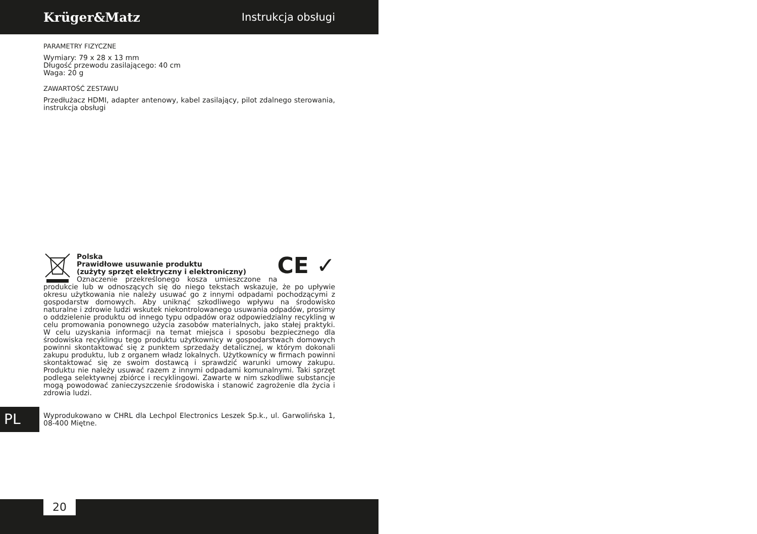Krüger&Matz Instrukcja obsługi
PARAMETRY FIZYCZNE
Wymiary: 79 x 28 x 13 mm
Długość przewodu zasilającego: 40 cm
Waga: 20 g
ZAWARTOŚĆ ZESTAWU
Przedłużacz HDMI, adapter antenowy, kabel zasilający, pilot zdalnego sterowania, instrukcja obsługi
CE ✓
Polska
Prawidłowe usuwanie produktu
(zużyty sprzęt elektryczny i elektroniczny)
Oznaczenie przekreślonego kosza umieszczone na produkcie lub w odnoszących się do niego tekstach wskazuje, że po upływie okresu użytkowania nie należy usuwać go z innymi odpadami pochodzącymi z gospodarstw domowych. Aby uniknąć szkodliwego wpływu na środowisko naturalne i zdrowie ludzi wskutek niekontrolowanego usuwania odpadów, prosimy o oddzielenie produktu od innego typu odpadów oraz odpowiedzialny recykling w celu promowania ponownego użycia zasobów materialnych, jako stałej praktyki. W celu uzyskania informacji na temat miejsca i sposobu bezpiecznego dla środowiska recyklingu tego produktu użytkownicy w gospodarstwach domowych powinni skontaktować się z punktem sprzedaży detalicznej, w którym dokonali zakupu produktu, lub z organem władz lokalnych. Użytkownicy w firmach powinni skontaktować się ze swoim dostawcą i sprawdzić warunki umowy zakupu. Produktu nie należy usuwać razem z innymi odpadami komunalnymi. Taki sprzęt podlega selektywnej zbiórce i recyklingowi. Zawarte w nim szkodliwe substancje mogą powodować zanieczyszczenie środowiska i stanowić zagrożenie dla życia i zdrowia ludzi.
Wyprodukowano w CHRL dla Lechpol Electronics Leszek Sp.k., ul. Garwolińska 1, 08-400 Miętne.
PL
20